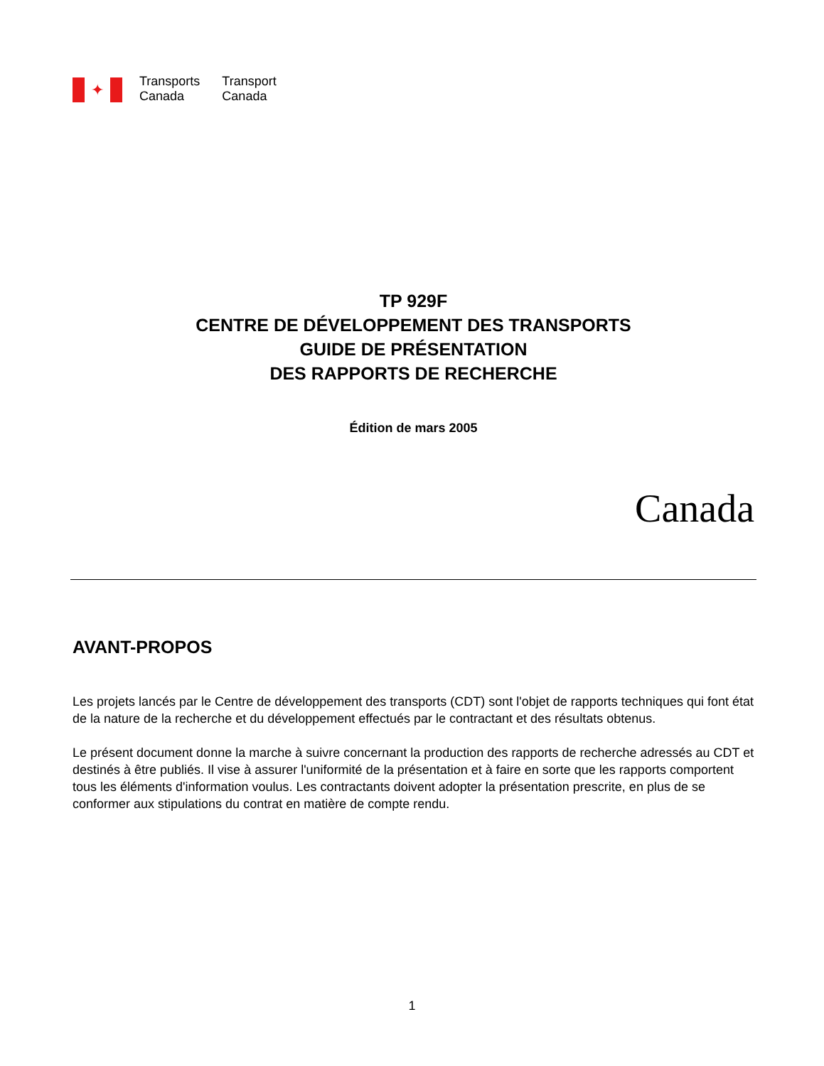✦
Transports
Canada
Transport
Canada
TP 929F
CENTRE DE DÉVELOPPEMENT DES TRANSPORTS
GUIDE DE PRÉSENTATION
DES RAPPORTS DE RECHERCHE
Édition de mars 2005
Canada
AVANT-PROPOS
Les projets lancés par le Centre de développement des transports (CDT) sont l'objet de rapports techniques qui font état de la nature de la recherche et du développement effectués par le contractant et des résultats obtenus.
Le présent document donne la marche à suivre concernant la production des rapports de recherche adressés au CDT et destinés à être publiés. Il vise à assurer l'uniformité de la présentation et à faire en sorte que les rapports comportent tous les éléments d'information voulus. Les contractants doivent adopter la présentation prescrite, en plus de se conformer aux stipulations du contrat en matière de compte rendu.
1